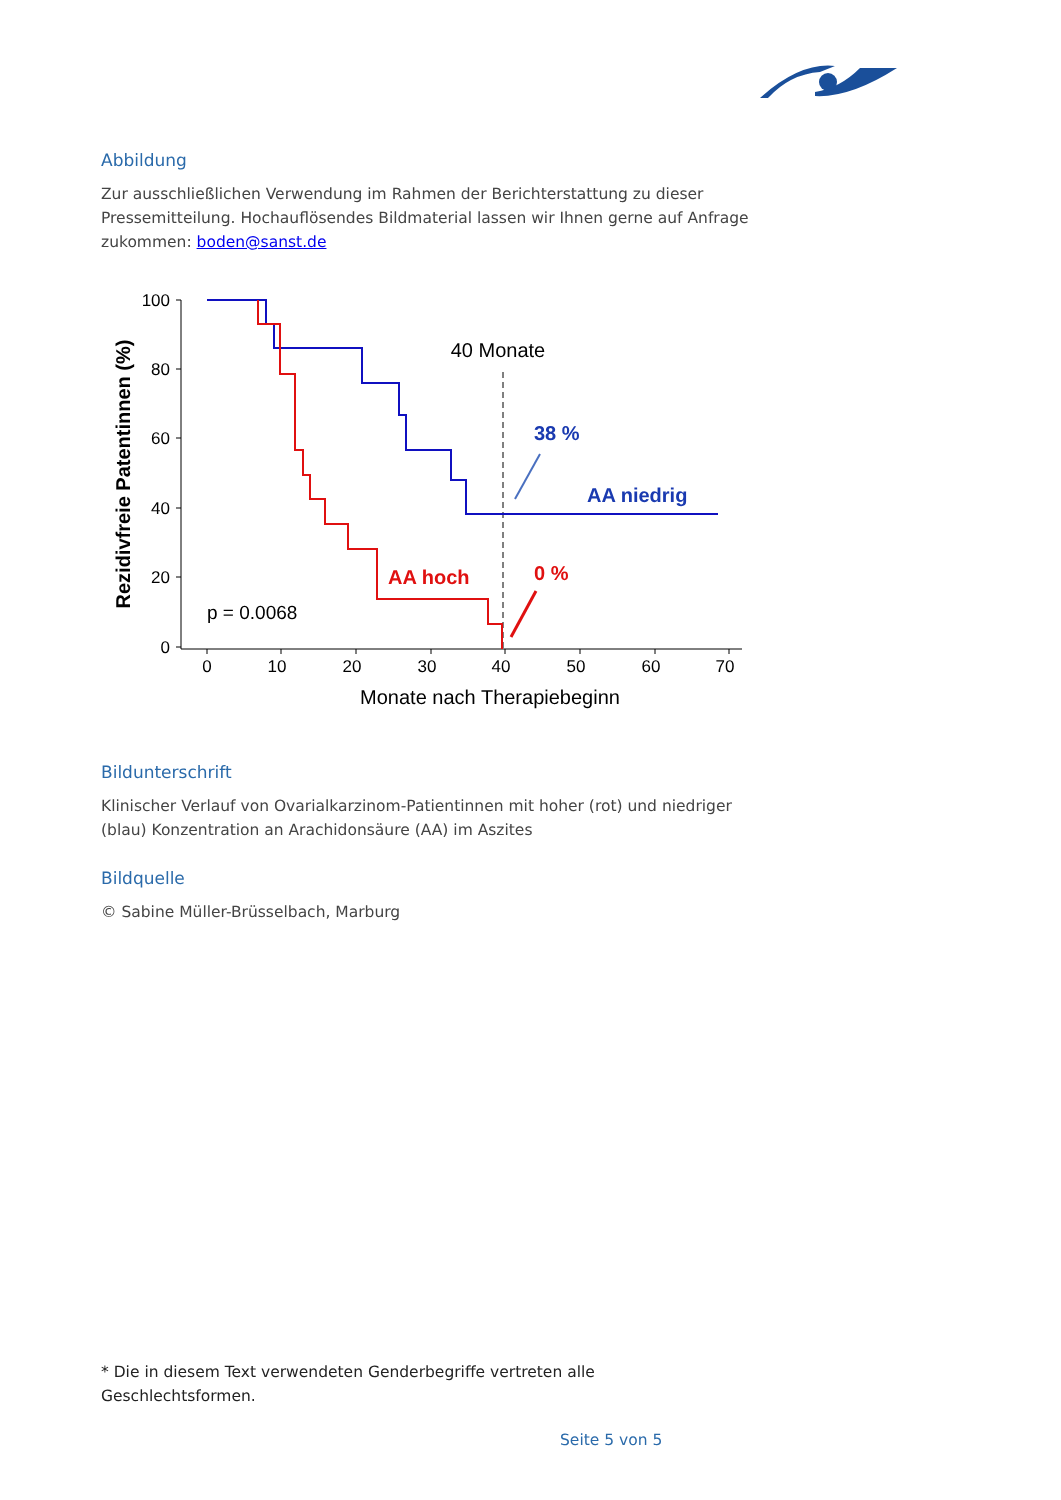Abbildung
Zur ausschließlichen Verwendung im Rahmen der Berichterstattung zu dieser Pressemitteilung. Hochauflösendes Bildmaterial lassen wir Ihnen gerne auf Anfrage zukommen: boden@sanst.de
100
80
60
40
20
0
0
10
20
30
40
50
60
70
Monate nach Therapiebeginn
Rezidivfreie Patentinnen (%)
40 Monate
p = 0.0068
38 %
AA niedrig
AA hoch
0 %
Bildunterschrift
Klinischer Verlauf von Ovarialkarzinom-Patientinnen mit hoher (rot) und niedriger (blau) Konzentration an Arachidonsäure (AA) im Aszites
Bildquelle
© Sabine Müller-Brüsselbach, Marburg
* Die in diesem Text verwendeten Genderbegriffe vertreten alle Geschlechtsformen.
Seite 5 von 5